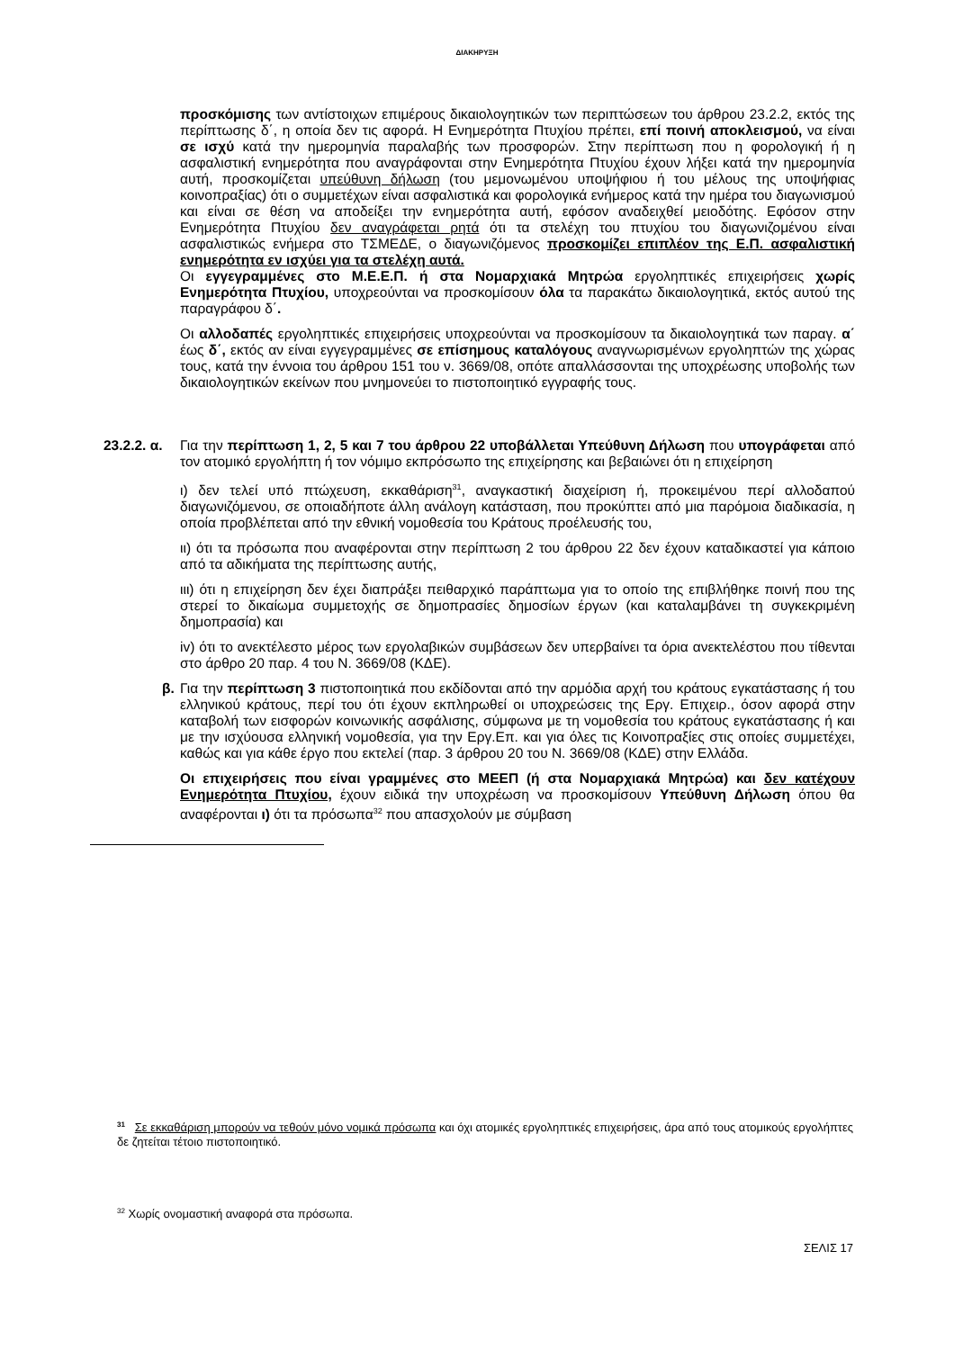ΔΙΑΚΗΡΥΞΗ
προσκόμισης των αντίστοιχων επιμέρους δικαιολογητικών των περιπτώσεων του άρθρου 23.2.2, εκτός της περίπτωσης δ΄, η οποία δεν τις αφορά. Η Ενημερότητα Πτυχίου πρέπει, επί ποινή αποκλεισμού, να είναι σε ισχύ κατά την ημερομηνία παραλαβής των προσφορών. Στην περίπτωση που η φορολογική ή η ασφαλιστική ενημερότητα που αναγράφονται στην Ενημερότητα Πτυχίου έχουν λήξει κατά την ημερομηνία αυτή, προσκομίζεται υπεύθυνη δήλωση (του μεμονωμένου υποψήφιου ή του μέλους της υποψήφιας κοινοπραξίας) ότι ο συμμετέχων είναι ασφαλιστικά και φορολογικά ενήμερος κατά την ημέρα του διαγωνισμού και είναι σε θέση να αποδείξει την ενημερότητα αυτή, εφόσον αναδειχθεί μειοδότης. Εφόσον στην Ενημερότητα Πτυχίου δεν αναγράφεται ρητά ότι τα στελέχη του πτυχίου του διαγωνιζομένου είναι ασφαλιστικώς ενήμερα στο ΤΣΜΕΔΕ, ο διαγωνιζόμενος προσκομίζει επιπλέον της Ε.Π. ασφαλιστική ενημερότητα εν ισχύει για τα στελέχη αυτά.
Οι εγγεγραμμένες στο Μ.Ε.Ε.Π. ή στα Νομαρχιακά Μητρώα εργοληπτικές επιχειρήσεις χωρίς Ενημερότητα Πτυχίου, υποχρεούνται να προσκομίσουν όλα τα παρακάτω δικαιολογητικά, εκτός αυτού της παραγράφου δ΄.
Οι αλλοδαπές εργοληπτικές επιχειρήσεις υποχρεούνται να προσκομίσουν τα δικαιολογητικά των παραγ. α΄ έως δ΄, εκτός αν είναι εγγεγραμμένες σε επίσημους καταλόγους αναγνωρισμένων εργοληπτών της χώρας τους, κατά την έννοια του άρθρου 151 του ν. 3669/08, οπότε απαλλάσσονται της υποχρέωσης υποβολής των δικαιολογητικών εκείνων που μνημονεύει το πιστοποιητικό εγγραφής τους.
23.2.2. α.
Για την περίπτωση 1, 2, 5 και 7 του άρθρου 22 υποβάλλεται Υπεύθυνη Δήλωση που υπογράφεται από τον ατομικό εργολήπτη ή τον νόμιμο εκπρόσωπο της επιχείρησης και βεβαιώνει ότι η επιχείρηση
ι) δεν τελεί υπό πτώχευση, εκκαθάριση<sup>31</sup>, αναγκαστική διαχείριση ή, προκειμένου περί αλλοδαπού διαγωνιζόμενου, σε οποιαδήποτε άλλη ανάλογη κατάσταση, που προκύπτει από μια παρόμοια διαδικασία, η οποία προβλέπεται από την εθνική νομοθεσία του Κράτους προέλευσής του,
ιι) ότι τα πρόσωπα που αναφέρονται στην περίπτωση 2 του άρθρου 22 δεν έχουν καταδικαστεί για κάποιο από τα αδικήματα της περίπτωσης αυτής,
ιιι) ότι η επιχείρηση δεν έχει διαπράξει πειθαρχικό παράπτωμα για το οποίο της επιβλήθηκε ποινή που της στερεί το δικαίωμα συμμετοχής σε δημοπρασίες δημοσίων έργων (και καταλαμβάνει τη συγκεκριμένη δημοπρασία) και
iv) ότι το ανεκτέλεστο μέρος των εργολαβικών συμβάσεων δεν υπερβαίνει τα όρια ανεκτελέστου που τίθενται στο άρθρο 20 παρ. 4 του Ν. 3669/08 (ΚΔΕ).
β. Για την περίπτωση 3 πιστοποιητικά που εκδίδονται από την αρμόδια αρχή του κράτους εγκατάστασης ή του ελληνικού κράτους, περί του ότι έχουν εκπληρωθεί οι υποχρεώσεις της Εργ. Επιχειρ., όσον αφορά στην καταβολή των εισφορών κοινωνικής ασφάλισης, σύμφωνα με τη νομοθεσία του κράτους εγκατάστασης ή και με την ισχύουσα ελληνική νομοθεσία, για την Εργ.Επ. και για όλες τις Κοινοπραξίες στις οποίες συμμετέχει, καθώς και για κάθε έργο που εκτελεί (παρ. 3 άρθρου 20 του Ν. 3669/08 (ΚΔΕ) στην Ελλάδα.
Οι επιχειρήσεις που είναι γραμμένες στο ΜΕΕΠ (ή στα Νομαρχιακά Μητρώα) και δεν κατέχουν Ενημερότητα Πτυχίου, έχουν ειδικά την υποχρέωση να προσκομίσουν Υπεύθυνη Δήλωση όπου θα αναφέρονται ι) ότι τα πρόσωπα<sup>32</sup> που απασχολούν με σύμβαση
<sup>31</sup> Σε εκκαθάριση μπορούν να τεθούν μόνο νομικά πρόσωπα και όχι ατομικές εργοληπτικές επιχειρήσεις, άρα από τους ατομικούς εργολήπτες δε ζητείται τέτοιο πιστοποιητικό.
<sup>32</sup> Χωρίς ονομαστική αναφορά στα πρόσωπα.
ΣΕΛΙΣ 17